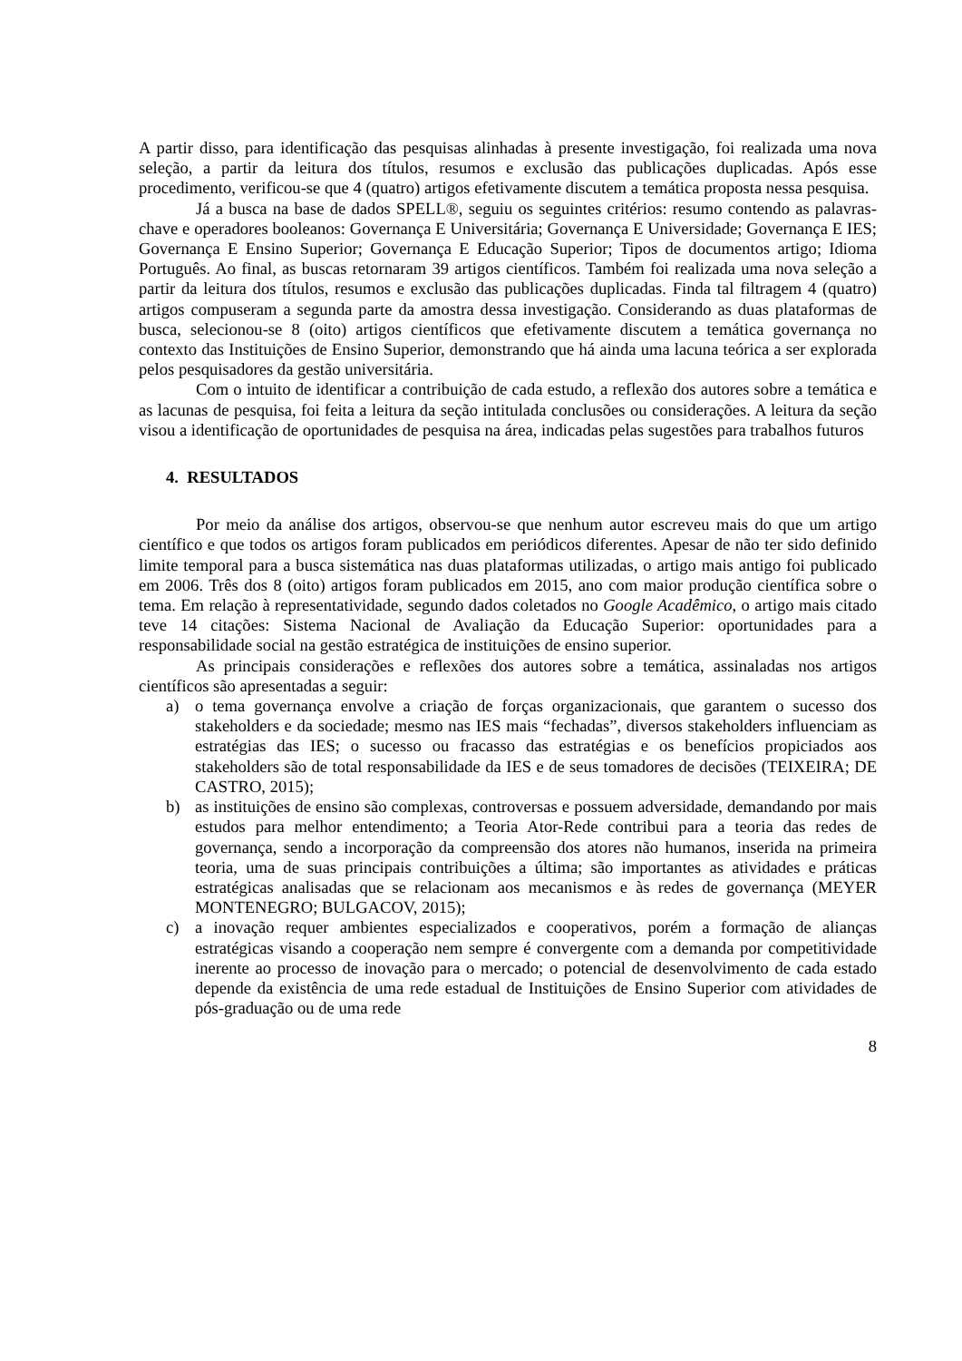A partir disso, para identificação das pesquisas alinhadas à presente investigação, foi realizada uma nova seleção, a partir da leitura dos títulos, resumos e exclusão das publicações duplicadas. Após esse procedimento, verificou-se que 4 (quatro) artigos efetivamente discutem a temática proposta nessa pesquisa.
Já a busca na base de dados SPELL®, seguiu os seguintes critérios: resumo contendo as palavras-chave e operadores booleanos: Governança E Universitária; Governança E Universidade; Governança E IES; Governança E Ensino Superior; Governança E Educação Superior; Tipos de documentos artigo; Idioma Português. Ao final, as buscas retornaram 39 artigos científicos. Também foi realizada uma nova seleção a partir da leitura dos títulos, resumos e exclusão das publicações duplicadas. Finda tal filtragem 4 (quatro) artigos compuseram a segunda parte da amostra dessa investigação. Considerando as duas plataformas de busca, selecionou-se 8 (oito) artigos científicos que efetivamente discutem a temática governança no contexto das Instituições de Ensino Superior, demonstrando que há ainda uma lacuna teórica a ser explorada pelos pesquisadores da gestão universitária.
Com o intuito de identificar a contribuição de cada estudo, a reflexão dos autores sobre a temática e as lacunas de pesquisa, foi feita a leitura da seção intitulada conclusões ou considerações. A leitura da seção visou a identificação de oportunidades de pesquisa na área, indicadas pelas sugestões para trabalhos futuros
4. RESULTADOS
Por meio da análise dos artigos, observou-se que nenhum autor escreveu mais do que um artigo científico e que todos os artigos foram publicados em periódicos diferentes. Apesar de não ter sido definido limite temporal para a busca sistemática nas duas plataformas utilizadas, o artigo mais antigo foi publicado em 2006. Três dos 8 (oito) artigos foram publicados em 2015, ano com maior produção científica sobre o tema. Em relação à representatividade, segundo dados coletados no Google Acadêmico, o artigo mais citado teve 14 citações: Sistema Nacional de Avaliação da Educação Superior: oportunidades para a responsabilidade social na gestão estratégica de instituições de ensino superior.
As principais considerações e reflexões dos autores sobre a temática, assinaladas nos artigos científicos são apresentadas a seguir:
a) o tema governança envolve a criação de forças organizacionais, que garantem o sucesso dos stakeholders e da sociedade; mesmo nas IES mais “fechadas”, diversos stakeholders influenciam as estratégias das IES; o sucesso ou fracasso das estratégias e os benefícios propiciados aos stakeholders são de total responsabilidade da IES e de seus tomadores de decisões (TEIXEIRA; DE CASTRO, 2015);
b) as instituições de ensino são complexas, controversas e possuem adversidade, demandando por mais estudos para melhor entendimento; a Teoria Ator-Rede contribui para a teoria das redes de governança, sendo a incorporação da compreensão dos atores não humanos, inserida na primeira teoria, uma de suas principais contribuições a última; são importantes as atividades e práticas estratégicas analisadas que se relacionam aos mecanismos e às redes de governança (MEYER MONTENEGRO; BULGACOV, 2015);
c) a inovação requer ambientes especializados e cooperativos, porém a formação de alianças estratégicas visando a cooperação nem sempre é convergente com a demanda por competitividade inerente ao processo de inovação para o mercado; o potencial de desenvolvimento de cada estado depende da existência de uma rede estadual de Instituições de Ensino Superior com atividades de pós-graduação ou de uma rede
8